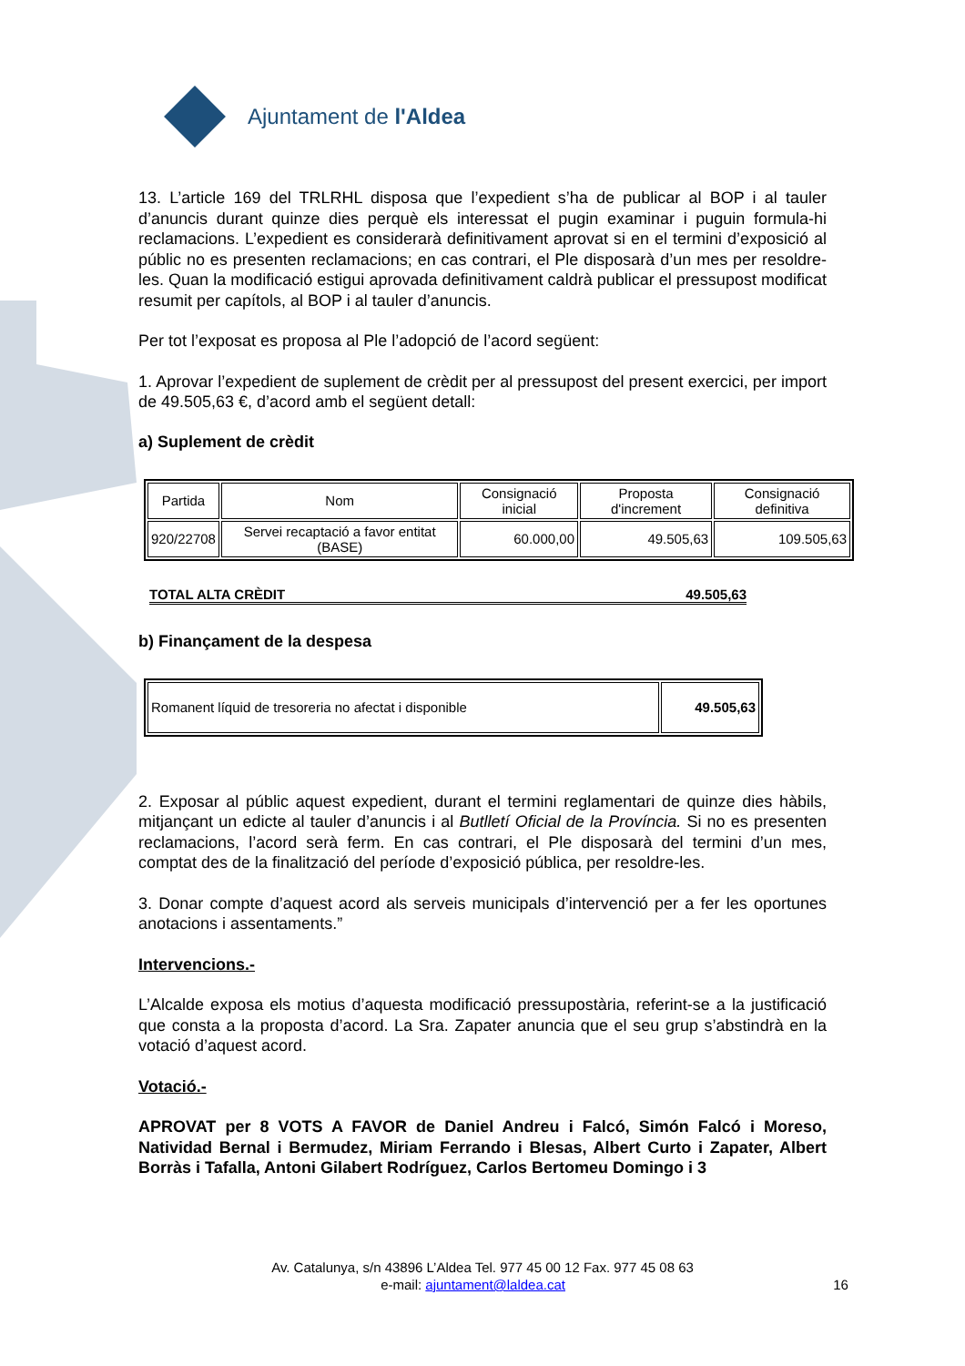Ajuntament de l'Aldea
13. L’article 169 del TRLRHL disposa que l’expedient s’ha de publicar al BOP i al tauler d’anuncis durant quinze dies perquè els interessat el pugin examinar i puguin formula-hi reclamacions. L’expedient es considerarà definitivament aprovat si en el termini d’exposició al públic no es presenten reclamacions; en cas contrari, el Ple disposarà d’un mes per resoldre-les. Quan la modificació estigui aprovada definitivament caldrà publicar el pressupost modificat resumit per capítols, al BOP i al tauler d’anuncis.
Per tot l’exposat es proposa al Ple l’adopció de l’acord següent:
1. Aprovar l’expedient de suplement de crèdit per al pressupost del present exercici, per import de 49.505,63 €, d’acord amb el següent detall:
a) Suplement de crèdit
| Partida | Nom | Consignació inicial | Proposta d'increment | Consignació definitiva |
| --- | --- | --- | --- | --- |
| 920/22708 | Servei recaptació a favor entitat (BASE) | 60.000,00 | 49.505,63 | 109.505,63 |
TOTAL ALTA CRÈDIT 49.505,63
b) Finançament de la despesa
| Romanent líquid de tresoreria no afectat i disponible | 49.505,63 |
2. Exposar al públic aquest expedient, durant el termini reglamentari de quinze dies hàbils, mitjançant un edicte al tauler d’anuncis i al Butlletí Oficial de la Província. Si no es presenten reclamacions, l’acord serà ferm. En cas contrari, el Ple disposarà del termini d’un mes, comptat des de la finalització del període d’exposició pública, per resoldre-les.
3. Donar compte d’aquest acord als serveis municipals d’intervenció per a fer les oportunes anotacions i assentaments.”
Intervencions.-
L’Alcalde exposa els motius d’aquesta modificació pressupostària, referint-se a la justificació que consta a la proposta d’acord. La Sra. Zapater anuncia que el seu grup s’abstindrà en la votació d’aquest acord.
Votació.-
APROVAT per 8 VOTS A FAVOR de Daniel Andreu i Falcó, Simón Falcó i Moreso, Natividad Bernal i Bermudez, Miriam Ferrando i Blesas, Albert Curto i Zapater, Albert Borràs i Tafalla, Antoni Gilabert Rodríguez, Carlos Bertomeu Domingo i 3
Av. Catalunya, s/n 43896 L’Aldea Tel. 977 45 00 12 Fax. 977 45 08 63
e-mail: ajuntament@laldea.cat 16